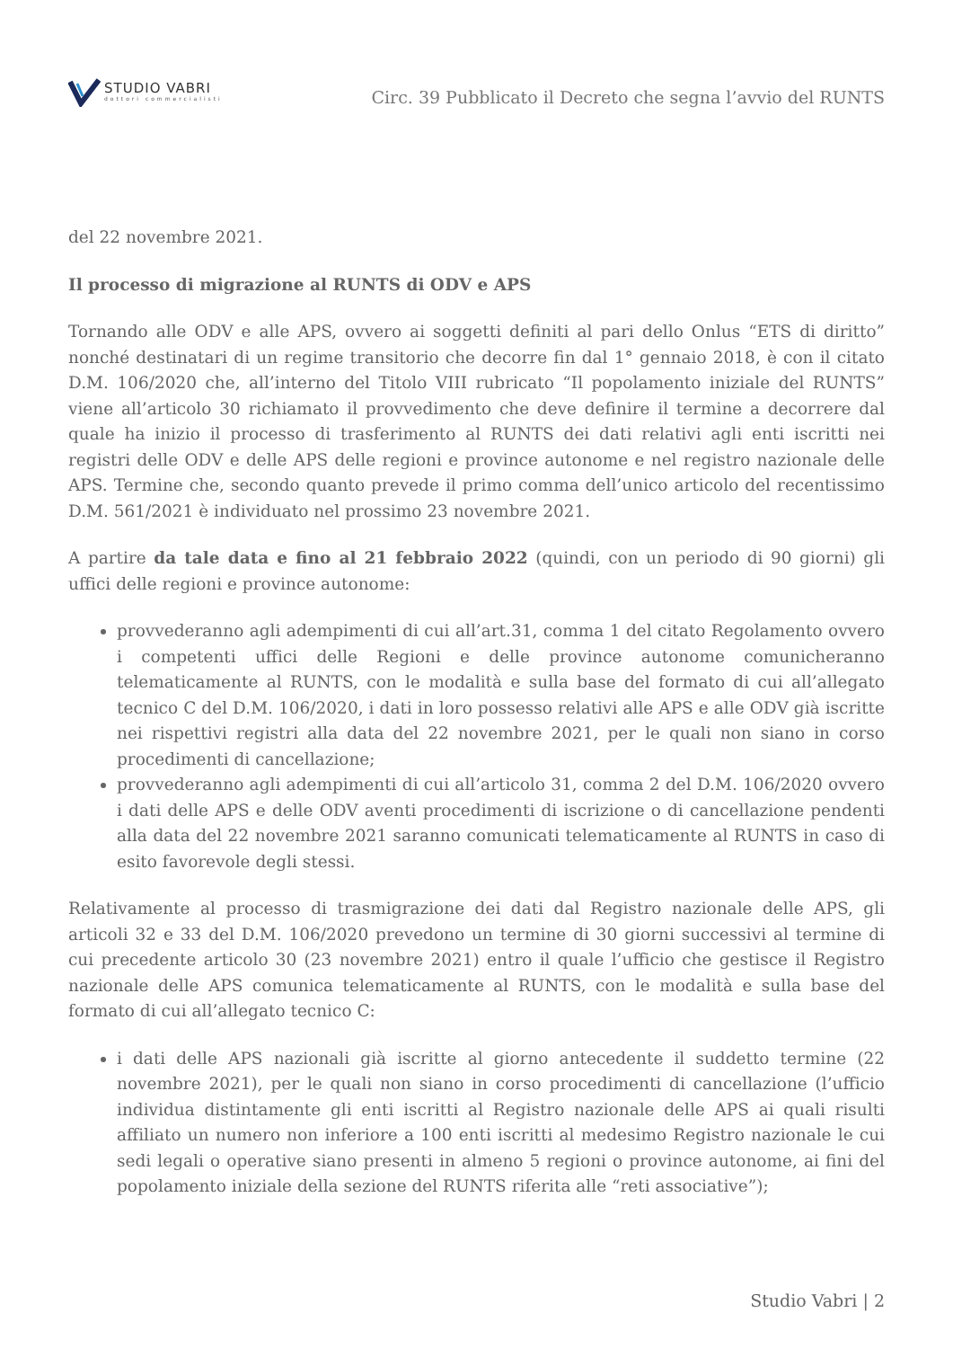STUDIO VABRI
dottori commercialisti
Circ. 39 Pubblicato il Decreto che segna l’avvio del RUNTS
del 22 novembre 2021.
Il processo di migrazione al RUNTS di ODV e APS
Tornando alle ODV e alle APS, ovvero ai soggetti definiti al pari dello Onlus “ETS di diritto” nonché destinatari di un regime transitorio che decorre fin dal 1° gennaio 2018, è con il citato D.M. 106/2020 che, all’interno del Titolo VIII rubricato “Il popolamento iniziale del RUNTS” viene all’articolo 30 richiamato il provvedimento che deve definire il termine a decorrere dal quale ha inizio il processo di trasferimento al RUNTS dei dati relativi agli enti iscritti nei registri delle ODV e delle APS delle regioni e province autonome e nel registro nazionale delle APS. Termine che, secondo quanto prevede il primo comma dell’unico articolo del recentissimo D.M. 561/2021 è individuato nel prossimo 23 novembre 2021.
A partire da tale data e fino al 21 febbraio 2022 (quindi, con un periodo di 90 giorni) gli uffici delle regioni e province autonome:
provvederanno agli adempimenti di cui all’art.31, comma 1 del citato Regolamento ovvero i competenti uffici delle Regioni e delle province autonome comunicheranno telematicamente al RUNTS, con le modalità e sulla base del formato di cui all’allegato tecnico C del D.M. 106/2020, i dati in loro possesso relativi alle APS e alle ODV già iscritte nei rispettivi registri alla data del 22 novembre 2021, per le quali non siano in corso procedimenti di cancellazione;
provvederanno agli adempimenti di cui all’articolo 31, comma 2 del D.M. 106/2020 ovvero i dati delle APS e delle ODV aventi procedimenti di iscrizione o di cancellazione pendenti alla data del 22 novembre 2021 saranno comunicati telematicamente al RUNTS in caso di esito favorevole degli stessi.
Relativamente al processo di trasmigrazione dei dati dal Registro nazionale delle APS, gli articoli 32 e 33 del D.M. 106/2020 prevedono un termine di 30 giorni successivi al termine di cui precedente articolo 30 (23 novembre 2021) entro il quale l’ufficio che gestisce il Registro nazionale delle APS comunica telematicamente al RUNTS, con le modalità e sulla base del formato di cui all’allegato tecnico C:
i dati delle APS nazionali già iscritte al giorno antecedente il suddetto termine (22 novembre 2021), per le quali non siano in corso procedimenti di cancellazione (l’ufficio individua distintamente gli enti iscritti al Registro nazionale delle APS ai quali risulti affiliato un numero non inferiore a 100 enti iscritti al medesimo Registro nazionale le cui sedi legali o operative siano presenti in almeno 5 regioni o province autonome, ai fini del popolamento iniziale della sezione del RUNTS riferita alle “reti associative”);
Studio Vabri | 2